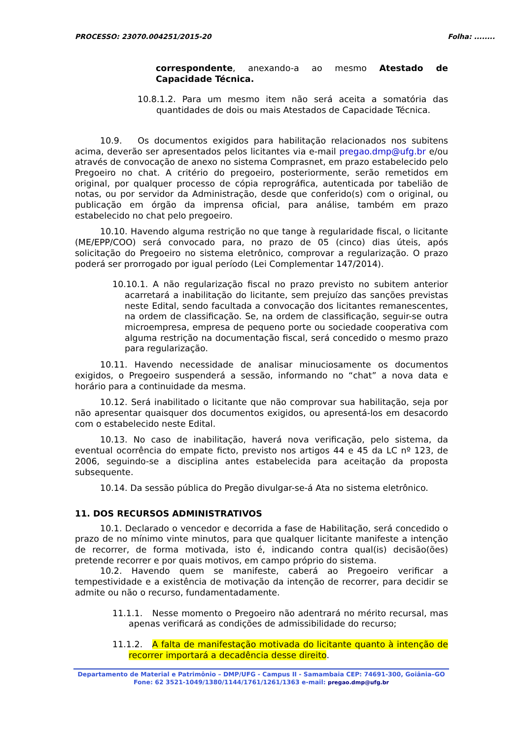PROCESSO: 23070.004251/2015-20 Folha: ........
correspondente, anexando-a ao mesmo Atestado de Capacidade Técnica.
10.8.1.2. Para um mesmo item não será aceita a somatória das quantidades de dois ou mais Atestados de Capacidade Técnica.
10.9. Os documentos exigidos para habilitação relacionados nos subitens acima, deverão ser apresentados pelos licitantes via e-mail pregao.dmp@ufg.br e/ou através de convocação de anexo no sistema Comprasnet, em prazo estabelecido pelo Pregoeiro no chat. A critério do pregoeiro, posteriormente, serão remetidos em original, por qualquer processo de cópia reprográfica, autenticada por tabelião de notas, ou por servidor da Administração, desde que conferido(s) com o original, ou publicação em órgão da imprensa oficial, para análise, também em prazo estabelecido no chat pelo pregoeiro.
10.10. Havendo alguma restrição no que tange à regularidade fiscal, o licitante (ME/EPP/COO) será convocado para, no prazo de 05 (cinco) dias úteis, após solicitação do Pregoeiro no sistema eletrônico, comprovar a regularização. O prazo poderá ser prorrogado por igual período (Lei Complementar 147/2014).
10.10.1. A não regularização fiscal no prazo previsto no subitem anterior acarretará a inabilitação do licitante, sem prejuízo das sanções previstas neste Edital, sendo facultada a convocação dos licitantes remanescentes, na ordem de classificação. Se, na ordem de classificação, seguir-se outra microempresa, empresa de pequeno porte ou sociedade cooperativa com alguma restrição na documentação fiscal, será concedido o mesmo prazo para regularização.
10.11. Havendo necessidade de analisar minuciosamente os documentos exigidos, o Pregoeiro suspenderá a sessão, informando no “chat” a nova data e horário para a continuidade da mesma.
10.12. Será inabilitado o licitante que não comprovar sua habilitação, seja por não apresentar quaisquer dos documentos exigidos, ou apresentá-los em desacordo com o estabelecido neste Edital.
10.13. No caso de inabilitação, haverá nova verificação, pelo sistema, da eventual ocorrência do empate ficto, previsto nos artigos 44 e 45 da LC nº 123, de 2006, seguindo-se a disciplina antes estabelecida para aceitação da proposta subsequente.
10.14. Da sessão pública do Pregão divulgar-se-á Ata no sistema eletrônico.
11. DOS RECURSOS ADMINISTRATIVOS
10.1. Declarado o vencedor e decorrida a fase de Habilitação, será concedido o prazo de no mínimo vinte minutos, para que qualquer licitante manifeste a intenção de recorrer, de forma motivada, isto é, indicando contra qual(is) decisão(ões) pretende recorrer e por quais motivos, em campo próprio do sistema.
10.2. Havendo quem se manifeste, caberá ao Pregoeiro verificar a tempestividade e a existência de motivação da intenção de recorrer, para decidir se admite ou não o recurso, fundamentadamente.
11.1.1. Nesse momento o Pregoeiro não adentrará no mérito recursal, mas apenas verificará as condições de admissibilidade do recurso;
11.1.2. A falta de manifestação motivada do licitante quanto à intenção de recorrer importará a decadência desse direito.
Departamento de Material e Patrimônio – DMP/UFG - Campus II - Samambaia CEP: 74691-300, Goiânia–GO
Fone: 62 3521-1049/1380/1144/1761/1261/1363 e-mail: pregao.dmp@ufg.br